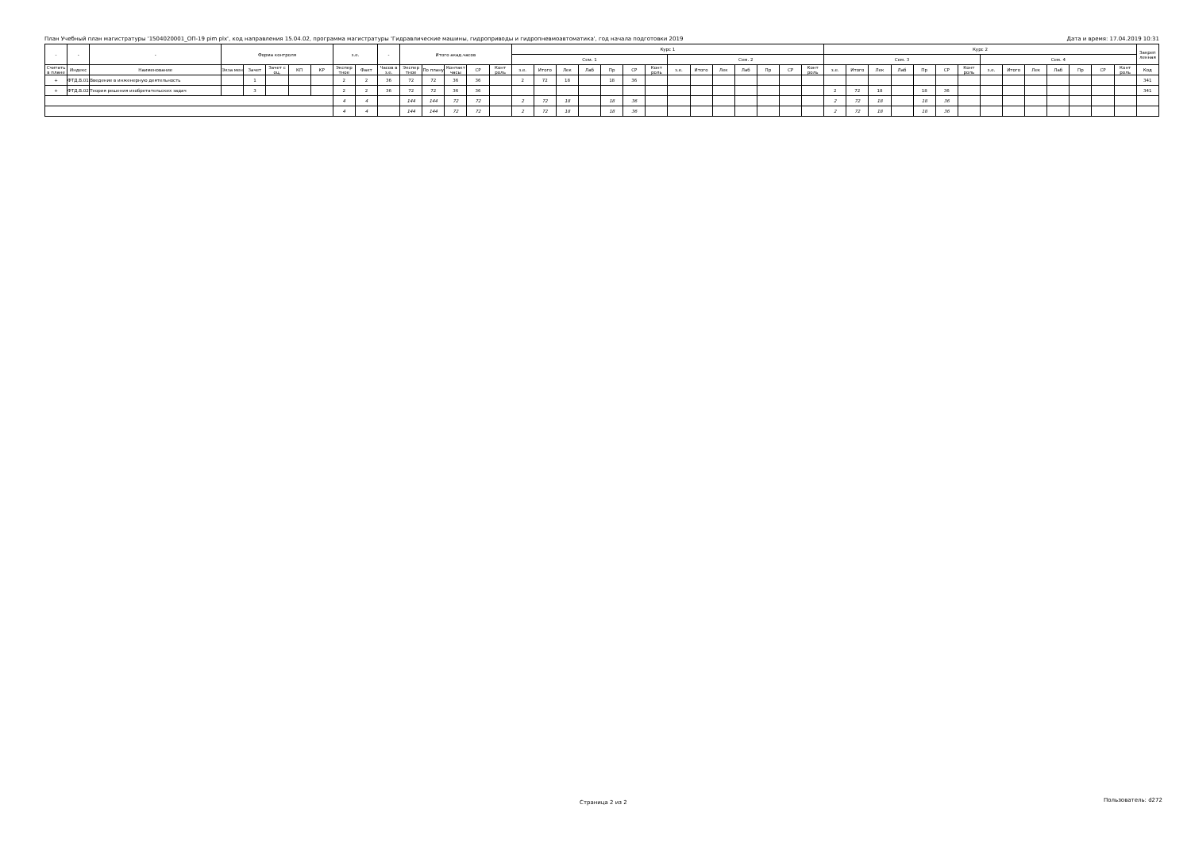План Учебный план магистратуры '1504020001_ОП-19 pim plx', код направления 15.04.02, программа магистратуры 'Гидравлические машины, гидроприводы и гидропневмоавтоматика', год начала подготовки 2019 Дата и время: 17.04.2019 10:31
| - | - | - | Форма контроля | | | | | з.е. | | - | Итого акад.часов | | | | | Курс 1 | | | | | | | | | | | | | | Курс 2 | | | | | | | | | | | | | | Закреп ленная |
| --- | --- | --- | --- | --- | --- | --- | --- | --- | --- | --- | --- | --- | --- | --- | --- | --- | --- | --- | --- | --- | --- | --- | --- | --- | --- | --- | --- | --- | --- | --- | --- | --- | --- | --- | --- | --- | --- | --- | --- | --- | --- | --- | --- | --- |
| | | | | | | | | | | | | | | | | Сем. 1 | | | | | | | Сем. 2 | | | | | | | Сем. 3 | | | | | | | Сем. 4 | | | | | | | |
| Считать в плане | Индекс | Наименование | Экза мен | Зачет | Зачет с оц. | КП | КР | Экспер тное | Факт | Часов в з.е. | Экспер тное | По плану | Контакт часы | СР | Конт роль | з.е. | Итого | Лек | Лаб | Пр | СР | Конт роль | з.е. | Итого | Лек | Лаб | Пр | СР | Конт роль | з.е. | Итого | Лек | Лаб | Пр | СР | Конт роль | з.е. | Итого | Лек | Лаб | Пр | СР | Конт роль | Код |
| + | ФТД.В.01 | Введение в инженерную деятельность | | 1 | | | | 2 | 2 | 36 | 72 | 72 | 36 | 36 | | 2 | 72 | 18 | | 18 | 36 | | | | | | | | | | | | | | | | | | | | | | | 341 |
| + | ФТД.В.02 | Теория решения изобретательских задач | | 3 | | | | 2 | 2 | 36 | 72 | 72 | 36 | 36 | | | | | | | | | | | | | | | | 2 | 72 | 18 | | 18 | 36 | | | | | | | | | 341 |
| | | | | | | | | 4 | 4 | | 144 | 144 | 72 | 72 | | 2 | 72 | 18 | | 18 | 36 | | | | | | | | | 2 | 72 | 18 | | 18 | 36 | | | | | | | | | |
| | | | | | | | | 4 | 4 | | 144 | 144 | 72 | 72 | | 2 | 72 | 18 | | 18 | 36 | | | | | | | | | 2 | 72 | 18 | | 18 | 36 | | | | | | | | | |
Страница 2 из 2 Пользователь: d272